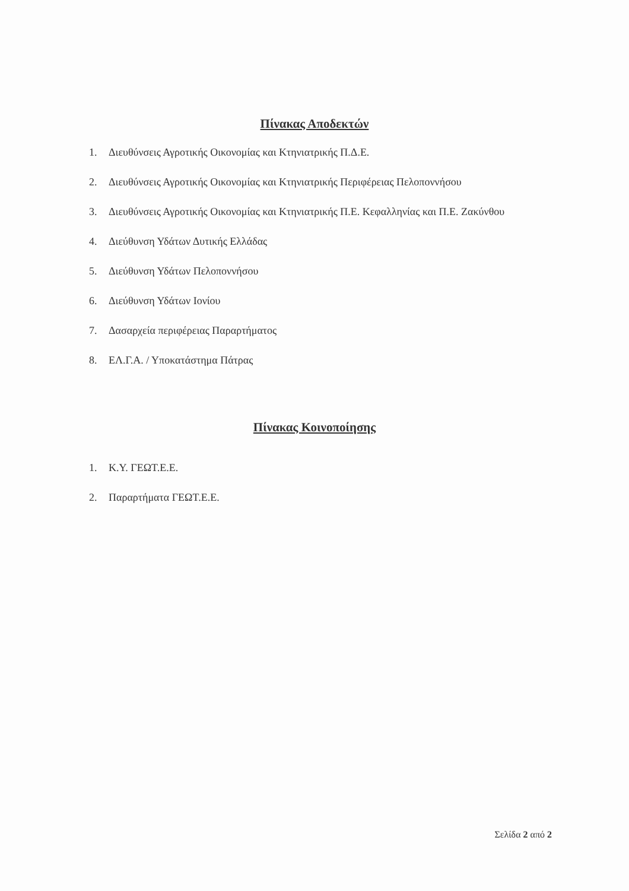Πίνακας Αποδεκτών
1. Διευθύνσεις Αγροτικής Οικονομίας και Κτηνιατρικής Π.Δ.Ε.
2. Διευθύνσεις Αγροτικής Οικονομίας και Κτηνιατρικής Περιφέρειας Πελοποννήσου
3. Διευθύνσεις Αγροτικής Οικονομίας και Κτηνιατρικής Π.Ε. Κεφαλληνίας και Π.Ε. Ζακύνθου
4. Διεύθυνση Υδάτων Δυτικής Ελλάδας
5. Διεύθυνση Υδάτων Πελοποννήσου
6. Διεύθυνση Υδάτων Ιονίου
7. Δασαρχεία περιφέρειας Παραρτήματος
8. ΕΛ.Γ.Α. / Υποκατάστημα Πάτρας
Πίνακας Κοινοποίησης
1. Κ.Υ. ΓΕΩΤ.Ε.Ε.
2. Παραρτήματα ΓΕΩΤ.Ε.Ε.
Σελίδα 2 από 2